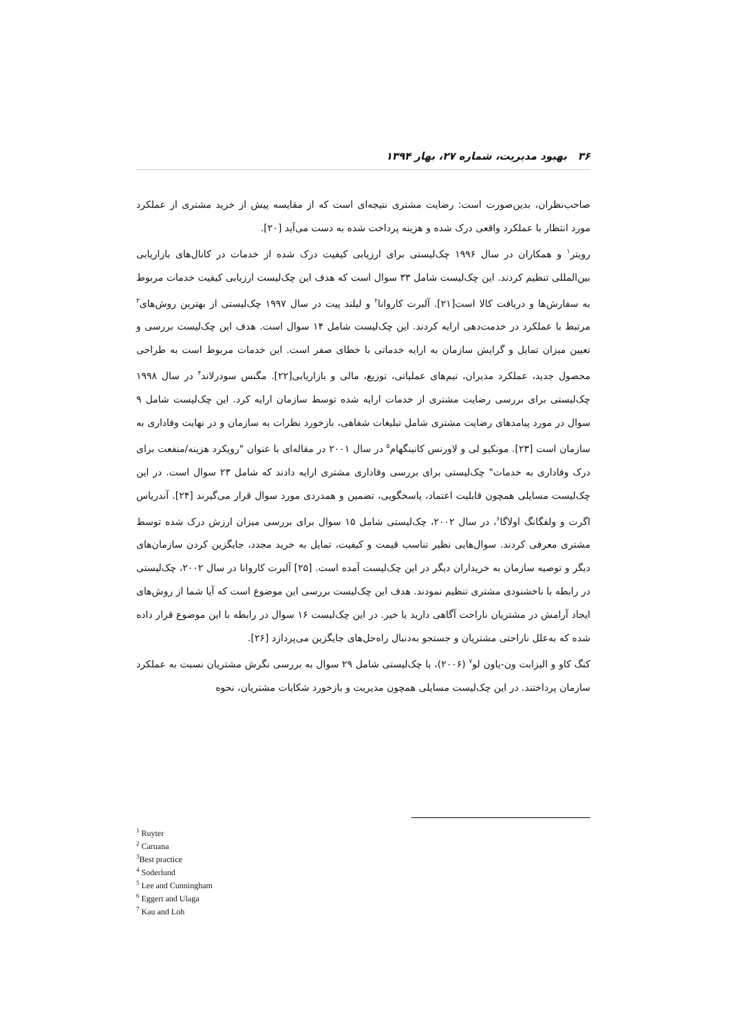۳۶ بهبود مدیریت، شماره ۲۷، بهار ۱۳۹۴
صاحب‌نظران، بدین‌صورت است: رضایت مشتری نتیجه‌ای است که از مقایسه پیش از خرید مشتری از عملکرد مورد انتظار با عملکرد واقعی درک شده و هزینه پرداخت شده به دست می‌آید [۲۰].
رویتر<sup>۱</sup> و همکاران در سال ۱۹۹۶ چک‌لیستی برای ارزیابی کیفیت درک شده از خدمات در کانال‌های بازاریابی بین‌المللی تنظیم کردند. این چک‌لیست شامل ۳۳ سوال است که هدف این چک‌لیست ارزیابی کیفیت خدمات مربوط به سفارش‌ها و دریافت کالا است[۲۱]. آلبرت کاروانا<sup>۲</sup> و لیلند پیت در سال ۱۹۹۷ چک‌لیستی از بهترین روش‌های<sup>۳</sup> مرتبط با عملکرد در خدمت‌دهی ارایه کردند. این چک‌لیست شامل ۱۴ سوال است. هدف این چک‌لیست بررسی و تعیین میزان تمایل و گرایش سازمان به ارایه خدماتی با خطای صفر است. این خدمات مربوط است به طراحی محصول جدید، عملکرد مدیران، تیم‌های عملیاتی، توزیع، مالی و بازاریابی[۲۲]. مگنس سودرلاند<sup>۴</sup> در سال ۱۹۹۸ چک‌لیستی برای بررسی رضایت مشتری از خدمات ارایه شده توسط سازمان ارایه کرد. این چک‌لیست شامل ۹ سوال در مورد پیامدهای رضایت مشتری شامل تبلیغات شفاهی، بازخورد نظرات به سازمان و در نهایت وفاداری به سازمان است [۲۳]. مونکیو لی و لاورنس کانینگهام<sup>۵</sup> در سال ۲۰۰۱ در مقاله‌ای با عنوان "رویکرد هزینه/منفعت برای درک وفاداری به خدمات" چک‌لیستی برای بررسی وفاداری مشتری ارایه دادند که شامل ۲۳ سوال است. در این چک‌لیست مسایلی همچون قابلیت اعتماد، پاسخگویی، تضمین و همدردی مورد سوال قرار می‌گیرند [۲۴]. آندریاس اگرت و ولفگانگ اولاگا<sup>۶</sup>، در سال ۲۰۰۲، چک‌لیستی شامل ۱۵ سوال برای بررسی میزان ارزش درک شده توسط مشتری معرفی کردند. سوال‌هایی نظیر تناسب قیمت و کیفیت، تمایل به خرید مجدد، جایگزین کردن سازمان‌های دیگر و توصیه سازمان به خریداران دیگر در این چک‌لیست آمده است. [۲۵] آلبرت کاروانا در سال ۲۰۰۲، چک‌لیستی در رابطه با ناخشنودی مشتری تنظیم نمودند. هدف این چک‌لیست بررسی این موضوع است که آیا شما از روش‌های ایجاد آرامش در مشتریان ناراحت آگاهی دارید یا خیر. در این چک‌لیست ۱۶ سوال در رابطه با این موضوع قرار داده شده که به‌علل ناراحتی مشتریان و جستجو به‌دنبال راه‌حل‌های جایگزین می‌پردازد [۲۶].
کنگ کاو و الیزابت ون-یاون لو<sup>۷</sup> (۲۰۰۶)، با چک‌لیستی شامل ۲۹ سوال به بررسی نگرش مشتریان نسبت به عملکرد سازمان پرداختند. در این چک‌لیست مسایلی همچون مدیریت و بازخورد شکایات مشتریان، نحوه
<sup>1</sup> Ruyter
<sup>2</sup> Caruana
<sup>3</sup> Best practice
<sup>4</sup> Soderlund
<sup>5</sup> Lee and Cunningham
<sup>6</sup> Eggert and Ulaga
<sup>7</sup> Kau and Loh